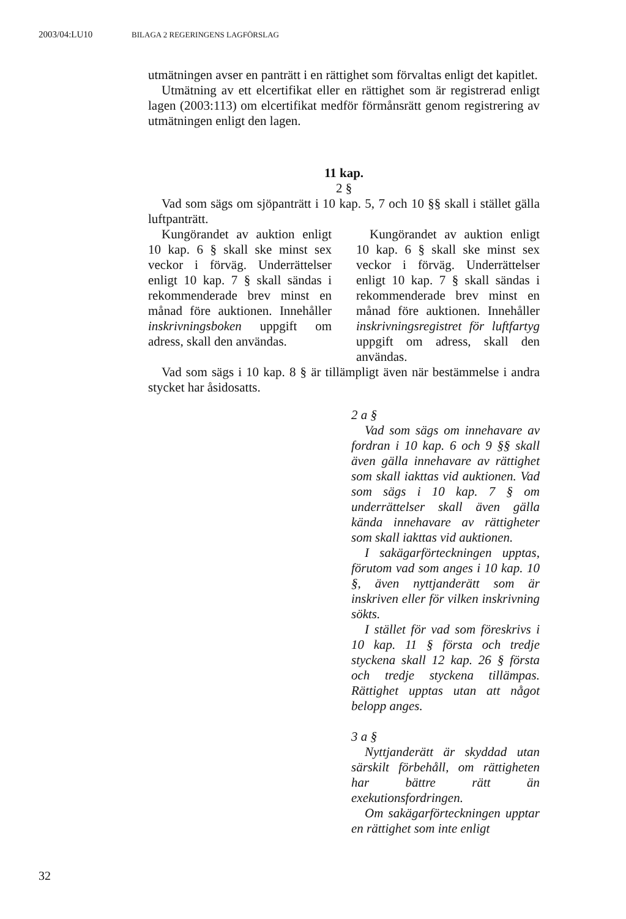2003/04:LU10 BILAGA 2 REGERINGENS LAGFÖRSLAG
utmätningen avser en panträtt i en rättighet som förvaltas enligt det kapitlet.
Utmätning av ett elcertifikat eller en rättighet som är registrerad enligt lagen (2003:113) om elcertifikat medför förmånsrätt genom registrering av utmätningen enligt den lagen.
11 kap.
2 §
Vad som sägs om sjöpanträtt i 10 kap. 5, 7 och 10 §§ skall i stället gälla luftpanträtt.
Kungörandet av auktion enligt 10 kap. 6 § skall ske minst sex veckor i förväg. Underrättelser enligt 10 kap. 7 § skall sändas i rekommenderade brev minst en månad före auktionen. Innehåller inskrivningsboken uppgift om adress, skall den användas.
Kungörandet av auktion enligt 10 kap. 6 § skall ske minst sex veckor i förväg. Underrättelser enligt 10 kap. 7 § skall sändas i rekommenderade brev minst en månad före auktionen. Innehåller inskrivningsregistret för luftfartyg uppgift om adress, skall den användas.
Vad som sägs i 10 kap. 8 § är tillämpligt även när bestämmelse i andra stycket har åsidosatts.
2 a §
Vad som sägs om innehavare av fordran i 10 kap. 6 och 9 §§ skall även gälla innehavare av rättighet som skall iakttas vid auktionen. Vad som sägs i 10 kap. 7 § om underrättelser skall även gälla kända innehavare av rättigheter som skall iakttas vid auktionen.
I sakägarförteckningen upptas, förutom vad som anges i 10 kap. 10 §, även nyttjanderätt som är inskriven eller för vilken inskrivning sökts.
I stället för vad som föreskrivs i 10 kap. 11 § första och tredje styckena skall 12 kap. 26 § första och tredje styckena tillämpas. Rättighet upptas utan att något belopp anges.
3 a §
Nyttjanderätt är skyddad utan särskilt förbehåll, om rättigheten har bättre rätt än exekutionsfordringen.
Om sakägarförteckningen upptar en rättighet som inte enligt
32